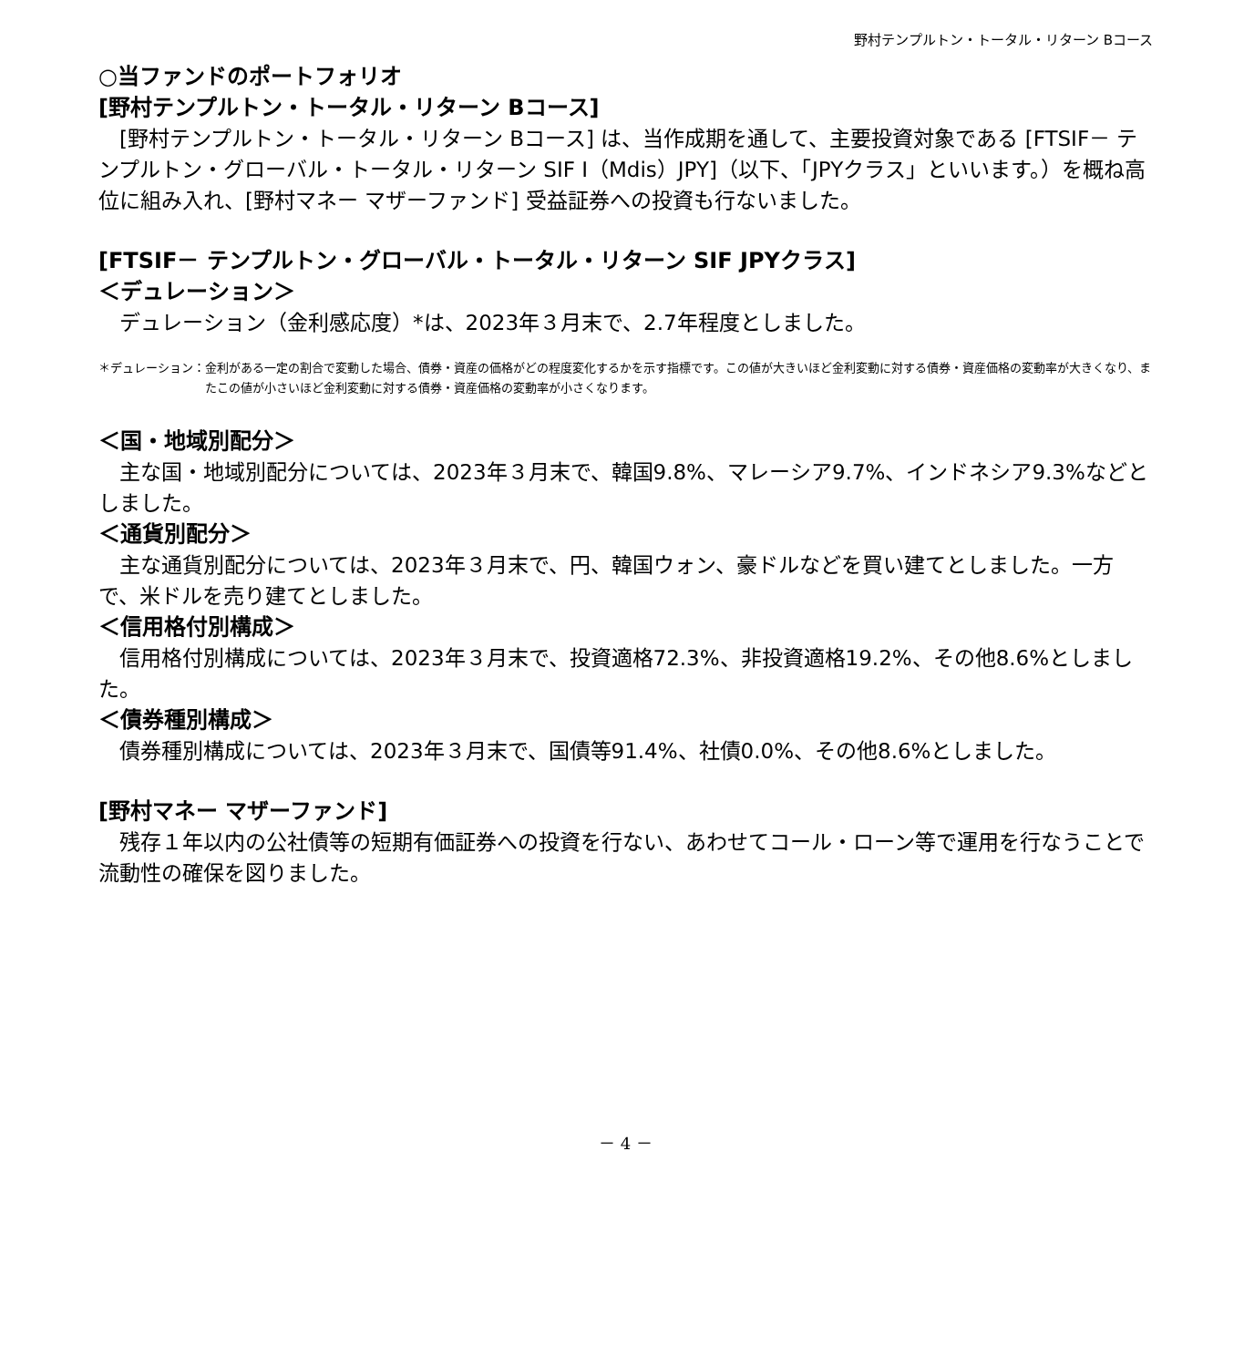野村テンプルトン・トータル・リターン Bコース
○当ファンドのポートフォリオ
[野村テンプルトン・トータル・リターン Bコース]
　[野村テンプルトン・トータル・リターン Bコース] は、当作成期を通して、主要投資対象である [FTSIF－ テンプルトン・グローバル・トータル・リターン SIF I（Mdis）JPY]（以下、「JPYクラス」といいます。）を概ね高位に組み入れ、[野村マネー マザーファンド] 受益証券への投資も行ないました。
[FTSIF－ テンプルトン・グローバル・トータル・リターン SIF JPYクラス]
＜デュレーション＞
　デュレーション（金利感応度）*は、2023年３月末で、2.7年程度としました。
＊デュレーション： 金利がある一定の割合で変動した場合、債券・資産の価格がどの程度変化するかを示す指標です。この値が大きいほど金利変動に対する債券・資産価格の変動率が大きくなり、またこの値が小さいほど金利変動に対する債券・資産価格の変動率が小さくなります。
＜国・地域別配分＞
　主な国・地域別配分については、2023年３月末で、韓国9.8%、マレーシア9.7%、インドネシア9.3%などとしました。
＜通貨別配分＞
　主な通貨別配分については、2023年３月末で、円、韓国ウォン、豪ドルなどを買い建てとしました。一方で、米ドルを売り建てとしました。
＜信用格付別構成＞
　信用格付別構成については、2023年３月末で、投資適格72.3%、非投資適格19.2%、その他8.6%としました。
＜債券種別構成＞
　債券種別構成については、2023年３月末で、国債等91.4%、社債0.0%、その他8.6%としました。
[野村マネー マザーファンド]
　残存１年以内の公社債等の短期有価証券への投資を行ない、あわせてコール・ローン等で運用を行なうことで流動性の確保を図りました。
－ 4 －